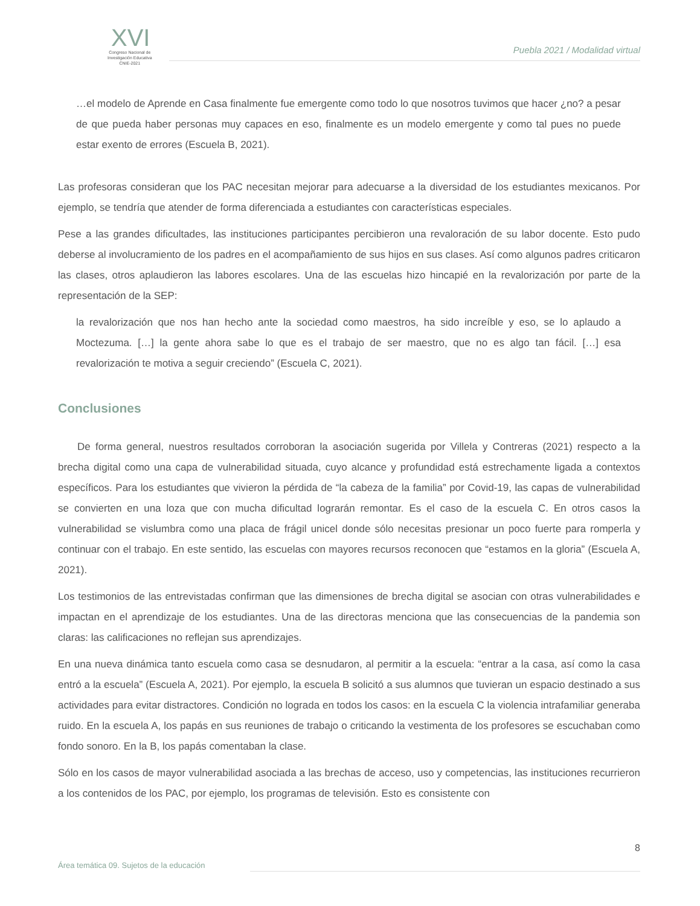XVI
Congreso Nacional de
Investigación Educativa
CNIE-2021
Puebla 2021 / Modalidad virtual
…el modelo de Aprende en Casa finalmente fue emergente como todo lo que nosotros tuvimos que hacer ¿no? a pesar de que pueda haber personas muy capaces en eso, finalmente es un modelo emergente y como tal pues no puede estar exento de errores (Escuela B, 2021).
Las profesoras consideran que los PAC necesitan mejorar para adecuarse a la diversidad de los estudiantes mexicanos. Por ejemplo, se tendría que atender de forma diferenciada a estudiantes con características especiales.
Pese a las grandes dificultades, las instituciones participantes percibieron una revaloración de su labor docente. Esto pudo deberse al involucramiento de los padres en el acompañamiento de sus hijos en sus clases. Así como algunos padres criticaron las clases, otros aplaudieron las labores escolares. Una de las escuelas hizo hincapié en la revalorización por parte de la representación de la SEP:
la revalorización que nos han hecho ante la sociedad como maestros, ha sido increíble y eso, se lo aplaudo a Moctezuma. […] la gente ahora sabe lo que es el trabajo de ser maestro, que no es algo tan fácil. […] esa revalorización te motiva a seguir creciendo” (Escuela C, 2021).
Conclusiones
De forma general, nuestros resultados corroboran la asociación sugerida por Villela y Contreras (2021) respecto a la brecha digital como una capa de vulnerabilidad situada, cuyo alcance y profundidad está estrechamente ligada a contextos específicos. Para los estudiantes que vivieron la pérdida de “la cabeza de la familia” por Covid-19, las capas de vulnerabilidad se convierten en una loza que con mucha dificultad lograrán remontar. Es el caso de la escuela C. En otros casos la vulnerabilidad se vislumbra como una placa de frágil unicel donde sólo necesitas presionar un poco fuerte para romperla y continuar con el trabajo. En este sentido, las escuelas con mayores recursos reconocen que “estamos en la gloria” (Escuela A, 2021).
Los testimonios de las entrevistadas confirman que las dimensiones de brecha digital se asocian con otras vulnerabilidades e impactan en el aprendizaje de los estudiantes. Una de las directoras menciona que las consecuencias de la pandemia son claras: las calificaciones no reflejan sus aprendizajes.
En una nueva dinámica tanto escuela como casa se desnudaron, al permitir a la escuela: “entrar a la casa, así como la casa entró a la escuela” (Escuela A, 2021). Por ejemplo, la escuela B solicitó a sus alumnos que tuvieran un espacio destinado a sus actividades para evitar distractores. Condición no lograda en todos los casos: en la escuela C la violencia intrafamiliar generaba ruido. En la escuela A, los papás en sus reuniones de trabajo o criticando la vestimenta de los profesores se escuchaban como fondo sonoro. En la B, los papás comentaban la clase.
Sólo en los casos de mayor vulnerabilidad asociada a las brechas de acceso, uso y competencias, las instituciones recurrieron a los contenidos de los PAC, por ejemplo, los programas de televisión. Esto es consistente con
8
Área temática 09. Sujetos de la educación